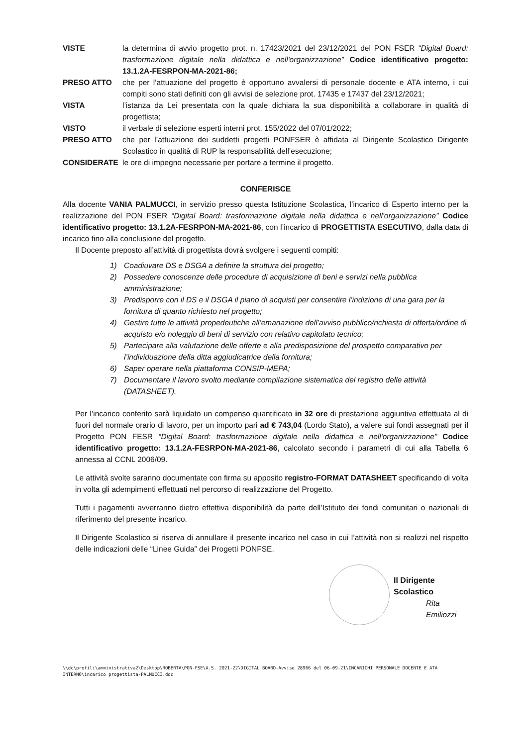VISTE la determina di avvio progetto prot. n. 17423/2021 del 23/12/2021 del PON FSER “Digital Board: trasformazione digitale nella didattica e nell'organizzazione” Codice identificativo progetto: 13.1.2A-FESRPON-MA-2021-86;
PRESO ATTO che per l’attuazione del progetto è opportuno avvalersi di personale docente e ATA interno, i cui compiti sono stati definiti con gli avvisi de selezione prot. 17435 e 17437 del 23/12/2021;
VISTA l’istanza da Lei presentata con la quale dichiara la sua disponibilità a collaborare in qualità di progettista;
VISTO il verbale di selezione esperti interni prot. 155/2022 del 07/01/2022;
PRESO ATTO che per l’attuazione dei suddetti progetti PONFSER è affidata al Dirigente Scolastico Dirigente Scolastico in qualità di RUP la responsabilità dell’esecuzione;
CONSIDERATE le ore di impegno necessarie per portare a termine il progetto.
CONFERISCE
Alla docente VANIA PALMUCCI, in servizio presso questa Istituzione Scolastica, l’incarico di Esperto interno per la realizzazione del PON FSER “Digital Board: trasformazione digitale nella didattica e nell'organizzazione” Codice identificativo progetto: 13.1.2A-FESRPON-MA-2021-86, con l’incarico di PROGETTISTA ESECUTIVO, dalla data di incarico fino alla conclusione del progetto.
Il Docente preposto all’attività di progettista dovrà svolgere i seguenti compiti:
1) Coadiuvare DS e DSGA a definire la struttura del progetto;
2) Possedere conoscenze delle procedure di acquisizione di beni e servizi nella pubblica amministrazione;
3) Predisporre con il DS e il DSGA il piano di acquisti per consentire l’indizione di una gara per la fornitura di quanto richiesto nel progetto;
4) Gestire tutte le attività propedeutiche all’emanazione dell’avviso pubblico/richiesta di offerta/ordine di acquisto e/o noleggio di beni di servizio con relativo capitolato tecnico;
5) Partecipare alla valutazione delle offerte e alla predisposizione del prospetto comparativo per l’individuazione della ditta aggiudicatrice della fornitura;
6) Saper operare nella piattaforma CONSIP-MEPA;
7) Documentare il lavoro svolto mediante compilazione sistematica del registro delle attività (DATASHEET).
Per l’incarico conferito sarà liquidato un compenso quantificato in 32 ore di prestazione aggiuntiva effettuata al di fuori del normale orario di lavoro, per un importo pari ad € 743,04 (Lordo Stato), a valere sui fondi assegnati per il Progetto PON FESR “Digital Board: trasformazione digitale nella didattica e nell'organizzazione” Codice identificativo progetto: 13.1.2A-FESRPON-MA-2021-86, calcolato secondo i parametri di cui alla Tabella 6 annessa al CCNL 2006/09.
Le attività svolte saranno documentate con firma su apposito registro-FORMAT DATASHEET specificando di volta in volta gli adempimenti effettuati nel percorso di realizzazione del Progetto.
Tutti i pagamenti avverranno dietro effettiva disponibilità da parte dell’Istituto dei fondi comunitari o nazionali di riferimento del presente incarico.
Il Dirigente Scolastico si riserva di annullare il presente incarico nel caso in cui l’attività non si realizzi nel rispetto delle indicazioni delle “Linee Guida” dei Progetti PONFSE.
Il Dirigente Scolastico
Rita Emiliozzi
\\dc\profili\amministrativa2\Desktop\ROBERTA\PON-FSE\A.S. 2021-22\DIGITAL BOARD-Avviso 28966 del 06-09-21\INCARICHI PERSONALE DOCENTE E ATA INTERNO\incarico progettista-PALMUCCI.doc